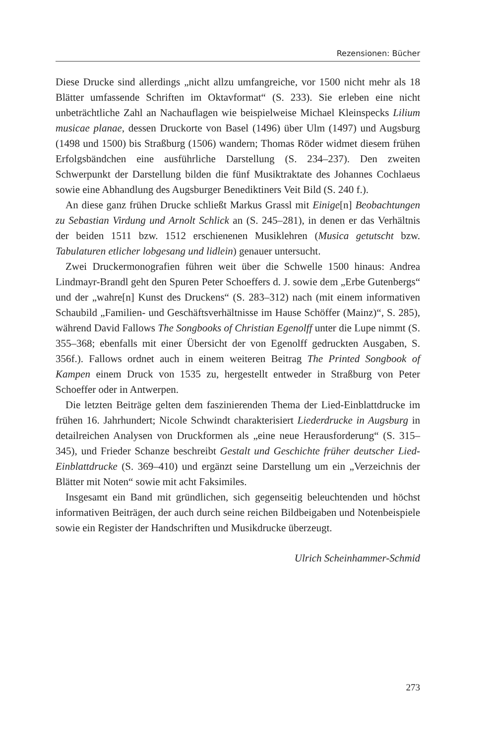Rezensionen: Bücher
Diese Drucke sind allerdings „nicht allzu umfangreiche, vor 1500 nicht mehr als 18 Blätter umfassende Schriften im Oktavformat“ (S. 233). Sie erleben eine nicht unbeträchtliche Zahl an Nachauflagen wie beispielweise Michael Kleinspecks Lilium musicae planae, dessen Druckorte von Basel (1496) über Ulm (1497) und Augsburg (1498 und 1500) bis Straßburg (1506) wandern; Thomas Röder widmet diesem frühen Erfolgsbändchen eine ausführliche Darstellung (S. 234–237). Den zweiten Schwerpunkt der Darstellung bilden die fünf Musiktraktate des Johannes Cochlaeus sowie eine Abhandlung des Augsburger Benediktiners Veit Bild (S. 240 f.).
An diese ganz frühen Drucke schließt Markus Grassl mit Einige[n] Beobachtungen zu Sebastian Virdung und Arnolt Schlick an (S. 245–281), in denen er das Verhältnis der beiden 1511 bzw. 1512 erschienenen Musiklehren (Musica getutscht bzw. Tabulaturen etlicher lobgesang und lidlein) genauer untersucht.
Zwei Druckermonografien führen weit über die Schwelle 1500 hinaus: Andrea Lindmayr-Brandl geht den Spuren Peter Schoeffers d. J. sowie dem „Erbe Gutenbergs“ und der „wahre[n] Kunst des Druckens“ (S. 283–312) nach (mit einem informativen Schaubild „Familien- und Geschäftsverhältnisse im Hause Schöffer (Mainz)“, S. 285), während David Fallows The Songbooks of Christian Egenolff unter die Lupe nimmt (S. 355–368; ebenfalls mit einer Übersicht der von Egenolff gedruckten Ausgaben, S. 356f.). Fallows ordnet auch in einem weiteren Beitrag The Printed Songbook of Kampen einem Druck von 1535 zu, hergestellt entweder in Straßburg von Peter Schoeffer oder in Antwerpen.
Die letzten Beiträge gelten dem faszinierenden Thema der Lied-Einblattdrucke im frühen 16. Jahrhundert; Nicole Schwindt charakterisiert Liederdrucke in Augsburg in detailreichen Analysen von Druckformen als „eine neue Herausforderung“ (S. 315–345), und Frieder Schanze beschreibt Gestalt und Geschichte früher deutscher Lied-Einblattdrucke (S. 369–410) und ergänzt seine Darstellung um ein „Verzeichnis der Blätter mit Noten“ sowie mit acht Faksimiles.
Insgesamt ein Band mit gründlichen, sich gegenseitig beleuchtenden und höchst informativen Beiträgen, der auch durch seine reichen Bildbeigaben und Notenbeispiele sowie ein Register der Handschriften und Musikdrucke überzeugt.
Ulrich Scheinhammer-Schmid
273